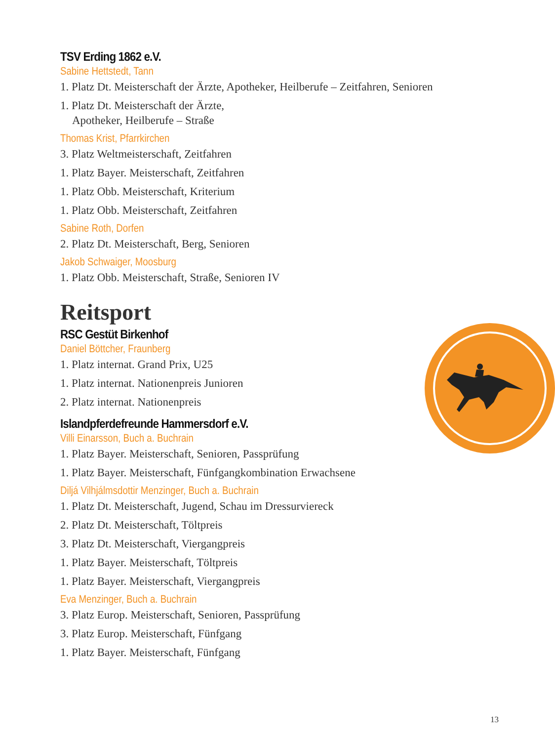TSV Erding 1862 e.V.
Sabine Hettstedt, Tann
1. Platz Dt. Meisterschaft der Ärzte, Apotheker, Heilberufe – Zeitfahren, Senioren
1. Platz Dt. Meisterschaft der Ärzte,
Apotheker, Heilberufe – Straße
Thomas Krist, Pfarrkirchen
3. Platz Weltmeisterschaft, Zeitfahren
1. Platz Bayer. Meisterschaft, Zeitfahren
1. Platz Obb. Meisterschaft, Kriterium
1. Platz Obb. Meisterschaft, Zeitfahren
Sabine Roth, Dorfen
2. Platz Dt. Meisterschaft, Berg, Senioren
Jakob Schwaiger, Moosburg
1. Platz Obb. Meisterschaft, Straße, Senioren IV
Reitsport
RSC Gestüt Birkenhof
Daniel Böttcher, Fraunberg
1. Platz internat. Grand Prix, U25
1. Platz internat. Nationenpreis Junioren
2. Platz internat. Nationenpreis
Islandpferdefreunde Hammersdorf e.V.
Villi Einarsson, Buch a. Buchrain
1. Platz Bayer. Meisterschaft, Senioren, Passprüfung
1. Platz Bayer. Meisterschaft, Fünfgangkombination Erwachsene
Diljá Vilhjálmsdottir Menzinger, Buch a. Buchrain
1. Platz Dt. Meisterschaft, Jugend, Schau im Dressurviereck
2. Platz Dt. Meisterschaft, Töltpreis
3. Platz Dt. Meisterschaft, Viergangpreis
1. Platz Bayer. Meisterschaft, Töltpreis
1. Platz Bayer. Meisterschaft, Viergangpreis
Eva Menzinger, Buch a. Buchrain
3. Platz Europ. Meisterschaft, Senioren, Passprüfung
3. Platz Europ. Meisterschaft, Fünfgang
1. Platz Bayer. Meisterschaft, Fünfgang
13